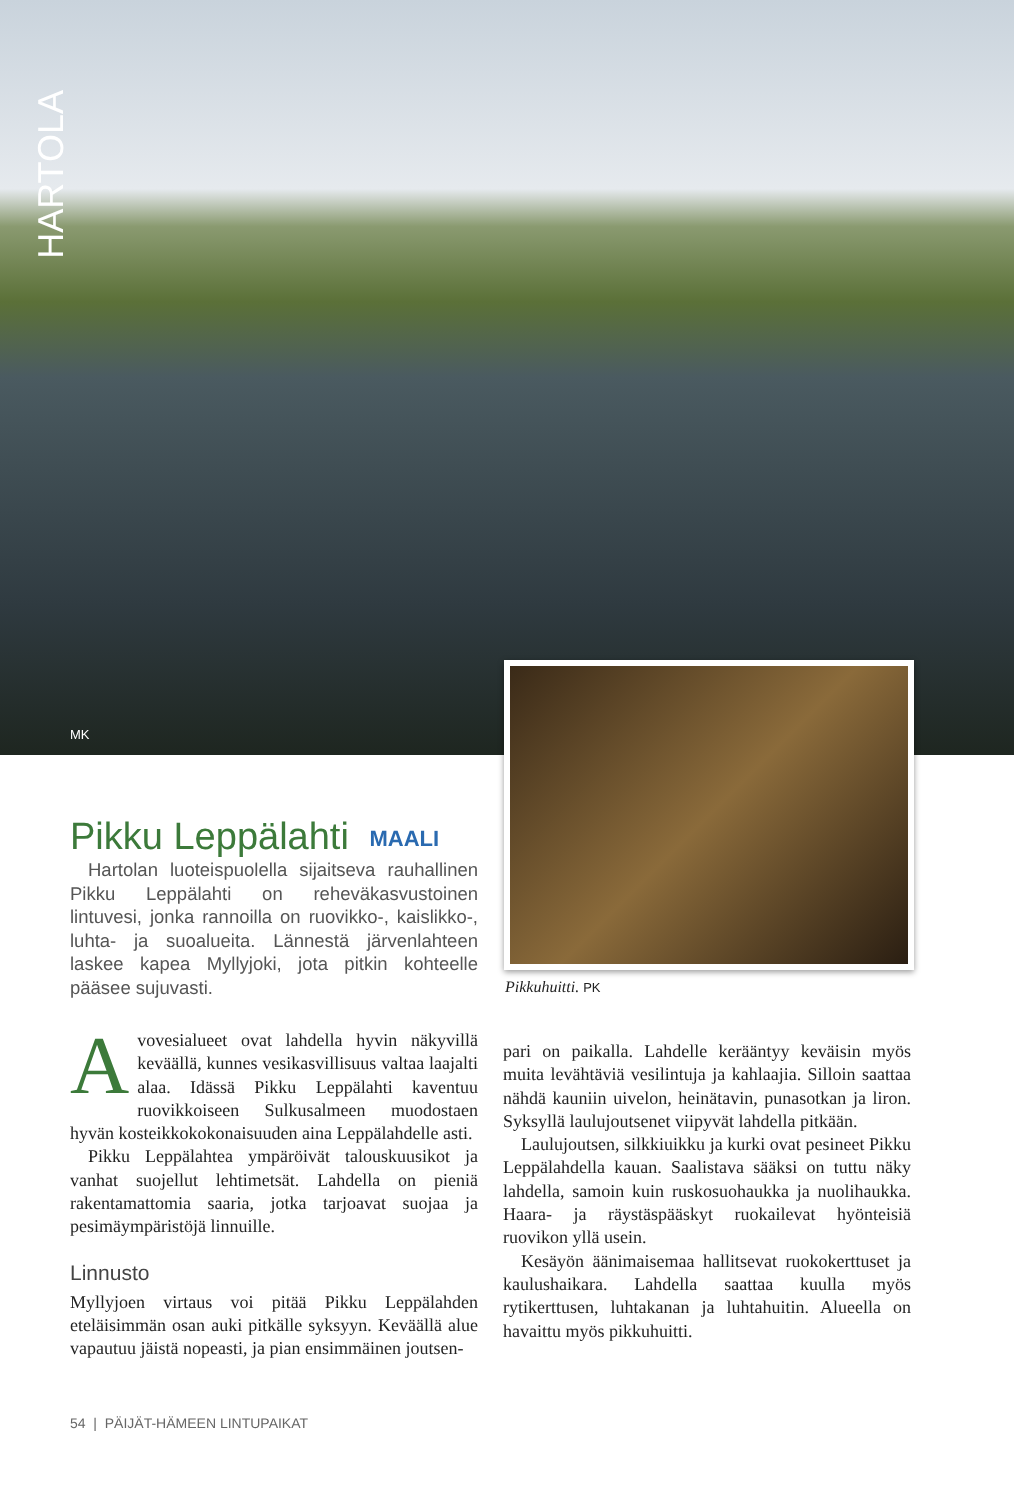HARTOLA
MK
Pikku Leppälahti MAALI
Hartolan luoteispuolella sijaitseva rauhallinen Pikku Leppälahti on reheväkasvustoinen lintuvesi, jonka rannoilla on ruovikko-, kaislikko-, luhta- ja suoalueita. Lännestä järvenlahteen laskee kapea Myllyjoki, jota pitkin kohteelle pääsee sujuvasti.
Avovesialueet ovat lahdella hyvin näkyvillä keväällä, kunnes vesikasvillisuus valtaa laajalti alaa. Idässä Pikku Leppälahti kaventuu ruovikkoiseen Sulkusalmeen muodostaen hyvän kosteikkokokonaisuuden aina Leppälahdelle asti.
Pikku Leppälahtea ympäröivät talouskuusikot ja vanhat suojellut lehtimetsät. Lahdella on pieniä rakentamattomia saaria, jotka tarjoavat suojaa ja pesimäympäristöjä linnuille.
Linnusto
Myllyjoen virtaus voi pitää Pikku Leppälahden eteläisimmän osan auki pitkälle syksyyn. Keväällä alue vapautuu jäistä nopeasti, ja pian ensimmäinen joutsen-
Pikkuhuitti. PK
pari on paikalla. Lahdelle kerääntyy keväisin myös muita levähtäviä vesilintuja ja kahlaajia. Silloin saattaa nähdä kauniin uivelon, heinätavin, punasotkan ja liron. Syksyllä laulujoutsenet viipyvät lahdella pitkään.
Laulujoutsen, silkkiuikku ja kurki ovat pesineet Pikku Leppälahdella kauan. Saalistava sääksi on tuttu näky lahdella, samoin kuin ruskosuohaukka ja nuolihaukka. Haara- ja räystäspääskyt ruokailevat hyönteisiä ruovikon yllä usein.
Kesäyön äänimaisemaa hallitsevat ruokokerttuset ja kaulushaikara. Lahdella saattaa kuulla myös rytikerttusen, luhtakanan ja luhtahuitin. Alueella on havaittu myös pikkuhuitti.
54 | PÄIJÄT-HÄMEEN LINTUPAIKAT